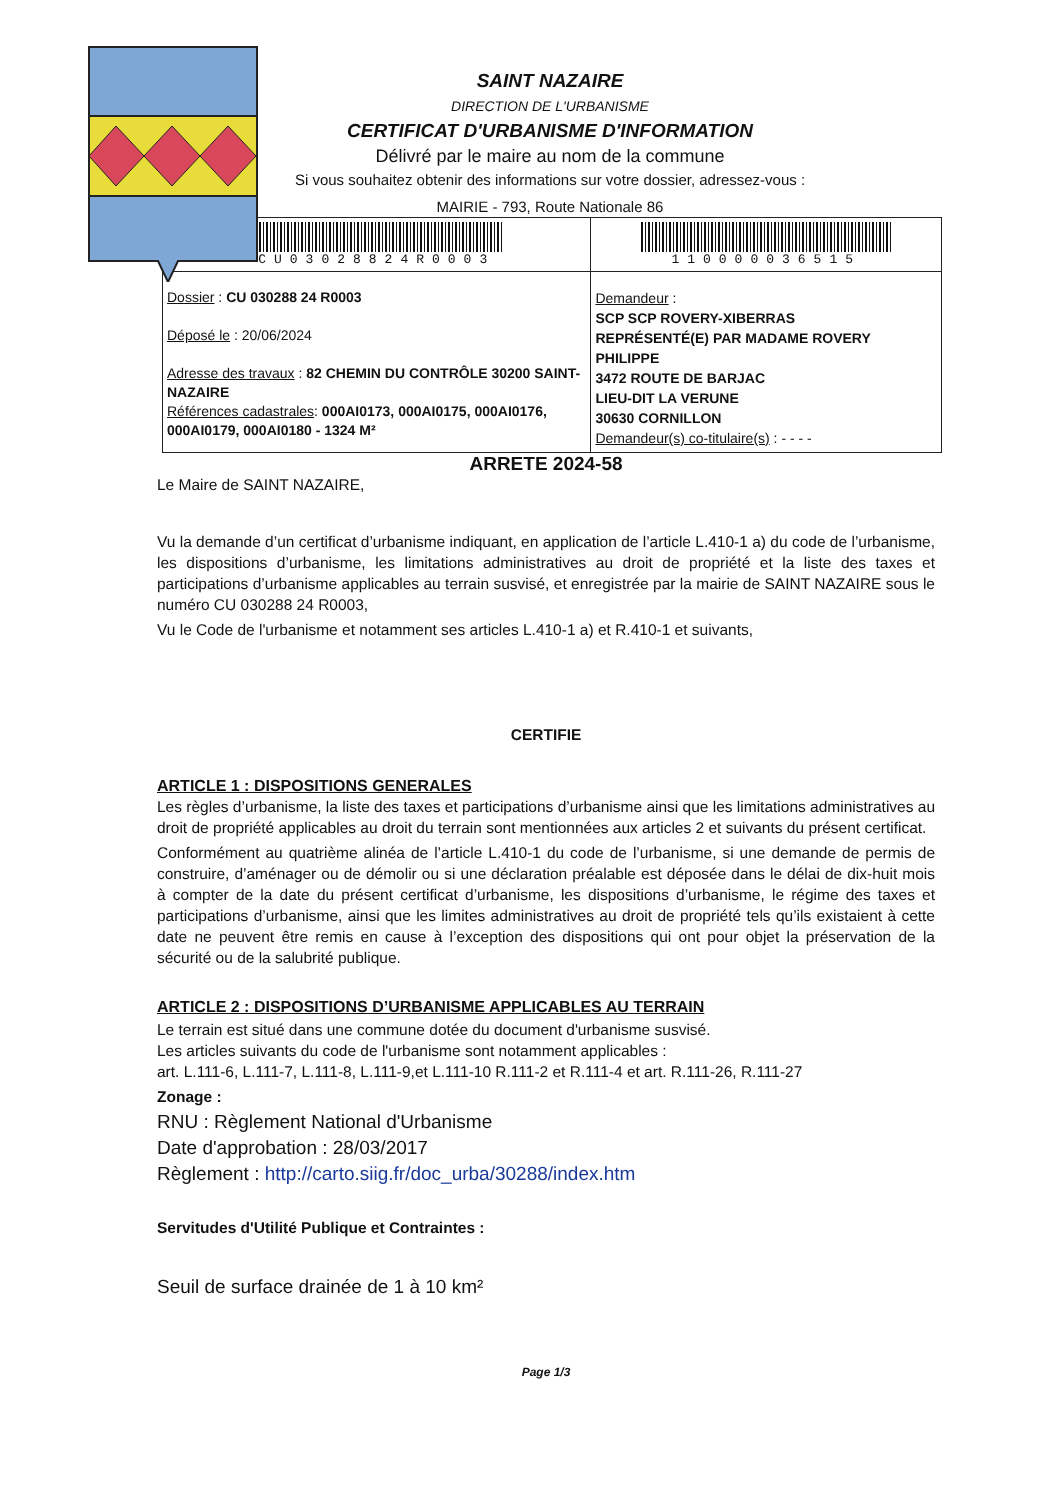SAINT NAZAIRE
DIRECTION DE L'URBANISME
CERTIFICAT D'URBANISME D'INFORMATION
Délivré par le maire au nom de la commune
Si vous souhaitez obtenir des informations sur votre dossier, adressez-vous :
MAIRIE - 793, Route Nationale 86
| CU03028824R0003 | 110000036515 |
| Dossier : CU 030288 24 R0003 Déposé le : 20/06/2024 Adresse des travaux : 82 CHEMIN DU CONTRÔLE 30200 SAINT-NAZAIRE Références cadastrales : 000AI0173, 000AI0175, 000AI0176, 000AI0179, 000AI0180 - 1324 M² | Demandeur : SCP SCP ROVERY-XIBERRAS REPRÉSENTÉ(E) PAR MADAME ROVERY PHILIPPE 3472 ROUTE DE BARJAC LIEU-DIT LA VERUNE 30630 CORNILLON Demandeur(s) co-titulaire(s) : - - - - |
ARRETE 2024-58
Le Maire de SAINT NAZAIRE,
Vu la demande d’un certificat d’urbanisme indiquant, en application de l’article L.410-1 a) du code de l’urbanisme, les dispositions d’urbanisme, les limitations administratives au droit de propriété et la liste des taxes et participations d’urbanisme applicables au terrain susvisé, et enregistrée par la mairie de SAINT NAZAIRE sous le numéro CU 030288 24 R0003,
Vu le Code de l'urbanisme et notamment ses articles L.410-1 a) et R.410-1 et suivants,
CERTIFIE
ARTICLE 1 : DISPOSITIONS GENERALES
Les règles d’urbanisme, la liste des taxes et participations d’urbanisme ainsi que les limitations administratives au droit de propriété applicables au droit du terrain sont mentionnées aux articles 2 et suivants du présent certificat.
Conformément au quatrième alinéa de l’article L.410-1 du code de l’urbanisme, si une demande de permis de construire, d’aménager ou de démolir ou si une déclaration préalable est déposée dans le délai de dix-huit mois à compter de la date du présent certificat d’urbanisme, les dispositions d’urbanisme, le régime des taxes et participations d’urbanisme, ainsi que les limites administratives au droit de propriété tels qu’ils existaient à cette date ne peuvent être remis en cause à l’exception des dispositions qui ont pour objet la préservation de la sécurité ou de la salubrité publique.
ARTICLE 2 : DISPOSITIONS D’URBANISME APPLICABLES AU TERRAIN
Le terrain est situé dans une commune dotée du document d'urbanisme susvisé.
Les articles suivants du code de l'urbanisme sont notamment applicables :
art. L.111-6, L.111-7, L.111-8, L.111-9,et L.111-10 R.111-2 et R.111-4 et art. R.111-26, R.111-27
Zonage :
RNU : Règlement National d'Urbanisme
Date d'approbation : 28/03/2017
Règlement : http://carto.siig.fr/doc_urba/30288/index.htm
Servitudes d'Utilité Publique et Contraintes :
Seuil de surface drainée de 1 à 10 km²
Page 1/3